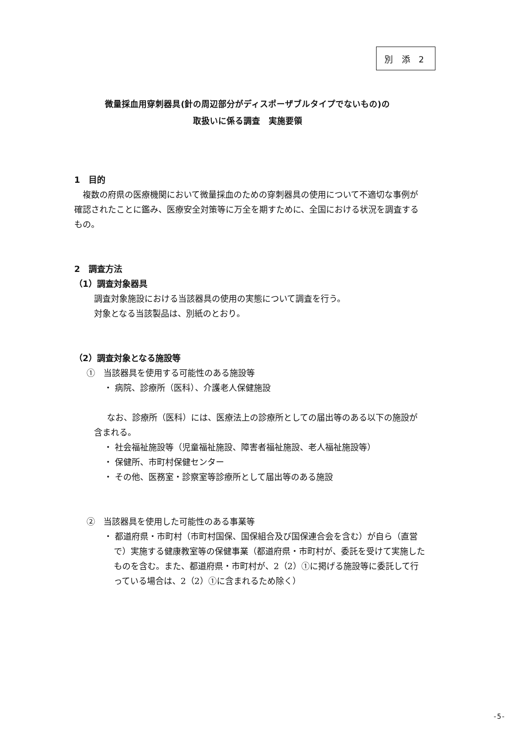別 添 2
微量採血用穿刺器具(針の周辺部分がディスポーザブルタイプでないもの)の
取扱いに係る調査　実施要領
1　目的
複数の府県の医療機関において微量採血のための穿刺器具の使用について不適切な事例が確認されたことに鑑み、医療安全対策等に万全を期すために、全国における状況を調査するもの。
2　調査方法
（1）調査対象器具
調査対象施設における当該器具の使用の実態について調査を行う。
対象となる当該製品は、別紙のとおり。
（2）調査対象となる施設等
①　当該器具を使用する可能性のある施設等
・ 病院、診療所（医科）、介護老人保健施設
なお、診療所（医科）には、医療法上の診療所としての届出等のある以下の施設が含まれる。
・ 社会福祉施設等（児童福祉施設、障害者福祉施設、老人福祉施設等）
・ 保健所、市町村保健センター
・ その他、医務室・診察室等診療所として届出等のある施設
②　当該器具を使用した可能性のある事業等
・ 都道府県・市町村（市町村国保、国保組合及び国保連合会を含む）が自ら（直営で）実施する健康教室等の保健事業（都道府県・市町村が、委託を受けて実施したものを含む。また、都道府県・市町村が、2（2）①に掲げる施設等に委託して行っている場合は、2（2）①に含まれるため除く）
-5-